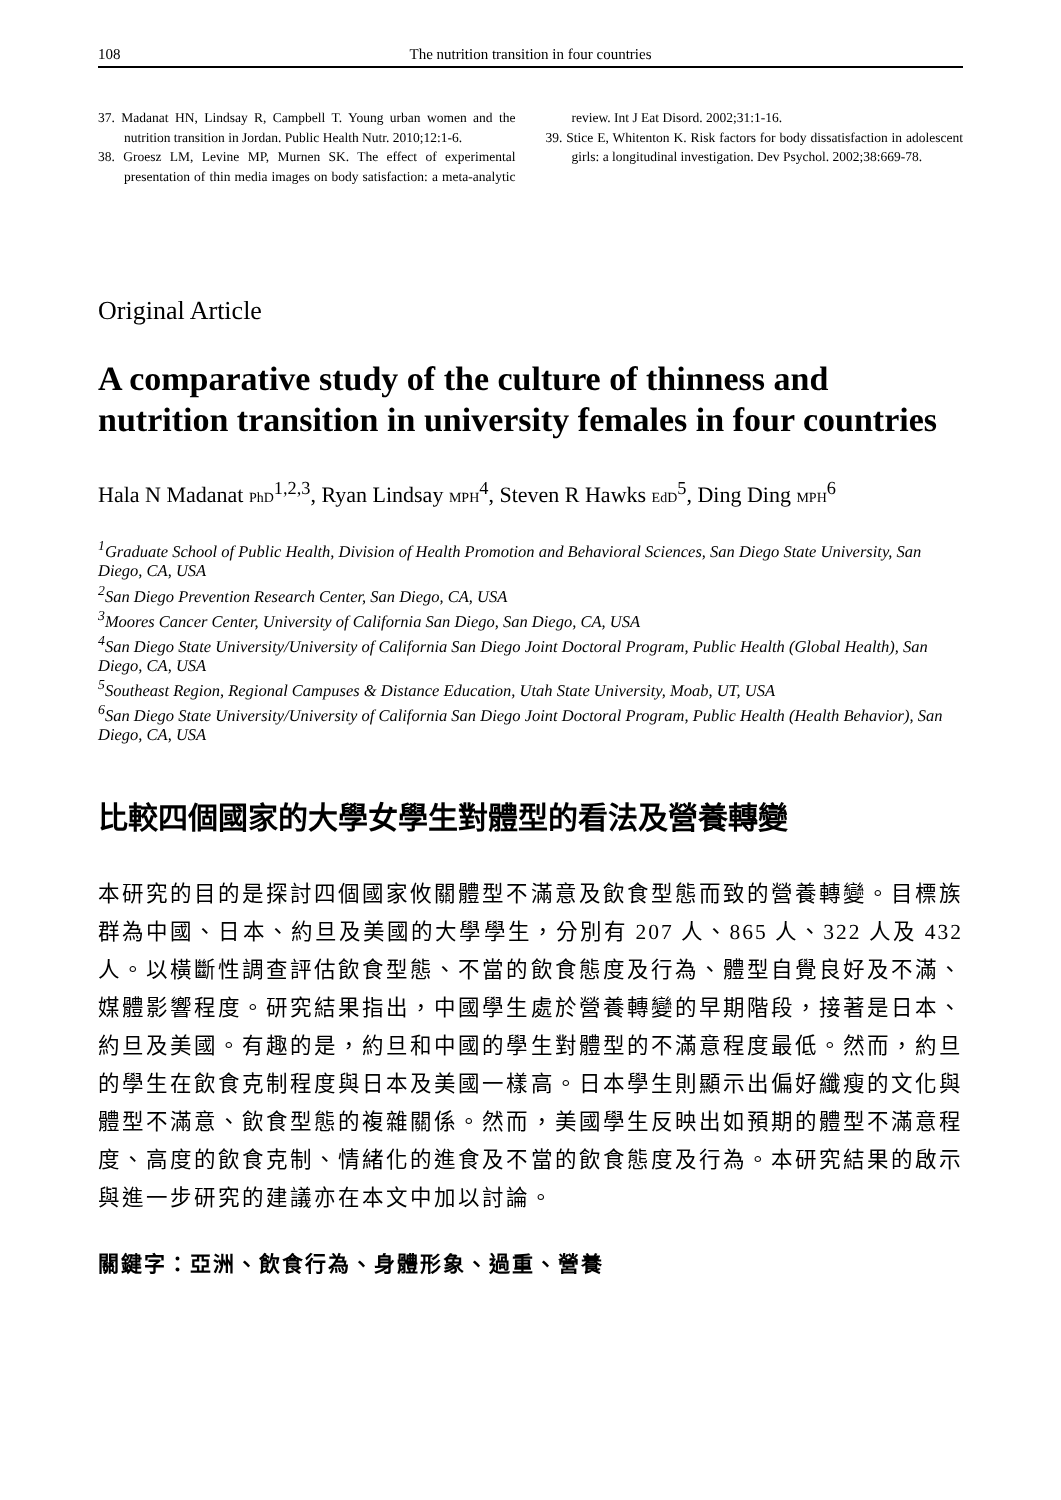108 The nutrition transition in four countries
37. Madanat HN, Lindsay R, Campbell T. Young urban women and the nutrition transition in Jordan. Public Health Nutr. 2010;12:1-6.
38. Groesz LM, Levine MP, Murnen SK. The effect of experimental presentation of thin media images on body satisfaction: a meta-analytic review. Int J Eat Disord. 2002;31:1-16.
39. Stice E, Whitenton K. Risk factors for body dissatisfaction in adolescent girls: a longitudinal investigation. Dev Psychol. 2002;38:669-78.
Original Article
A comparative study of the culture of thinness and nutrition transition in university females in four countries
Hala N Madanat PhD<sup>1,2,3</sup>, Ryan Lindsay MPH<sup>4</sup>, Steven R Hawks EdD<sup>5</sup>, Ding Ding MPH<sup>6</sup>
<sup>1</sup> Graduate School of Public Health, Division of Health Promotion and Behavioral Sciences, San Diego State University, San Diego, CA, USA
<sup>2</sup> San Diego Prevention Research Center, San Diego, CA, USA
<sup>3</sup> Moores Cancer Center, University of California San Diego, San Diego, CA, USA
<sup>4</sup> San Diego State University/University of California San Diego Joint Doctoral Program, Public Health (Global Health), San Diego, CA, USA
<sup>5</sup> Southeast Region, Regional Campuses & Distance Education, Utah State University, Moab, UT, USA
<sup>6</sup> San Diego State University/University of California San Diego Joint Doctoral Program, Public Health (Health Behavior), San Diego, CA, USA
比較四個國家的大學女學生對體型的看法及營養轉變
本研究的目的是探討四個國家攸關體型不滿意及飲食型態而致的營養轉變。目標族群為中國、日本、約旦及美國的大學學生，分別有 207 人、865 人、322 人及 432 人。以橫斷性調查評估飲食型態、不當的飲食態度及行為、體型自覺良好及不滿、媒體影響程度。研究結果指出，中國學生處於營養轉變的早期階段，接著是日本、約旦及美國。有趣的是，約旦和中國的學生對體型的不滿意程度最低。然而，約旦的學生在飲食克制程度與日本及美國一樣高。日本學生則顯示出偏好纖瘦的文化與體型不滿意、飲食型態的複雜關係。然而，美國學生反映出如預期的體型不滿意程度、高度的飲食克制、情緒化的進食及不當的飲食態度及行為。本研究結果的啟示與進一步研究的建議亦在本文中加以討論。
關鍵字：亞洲、飲食行為、身體形象、過重、營養